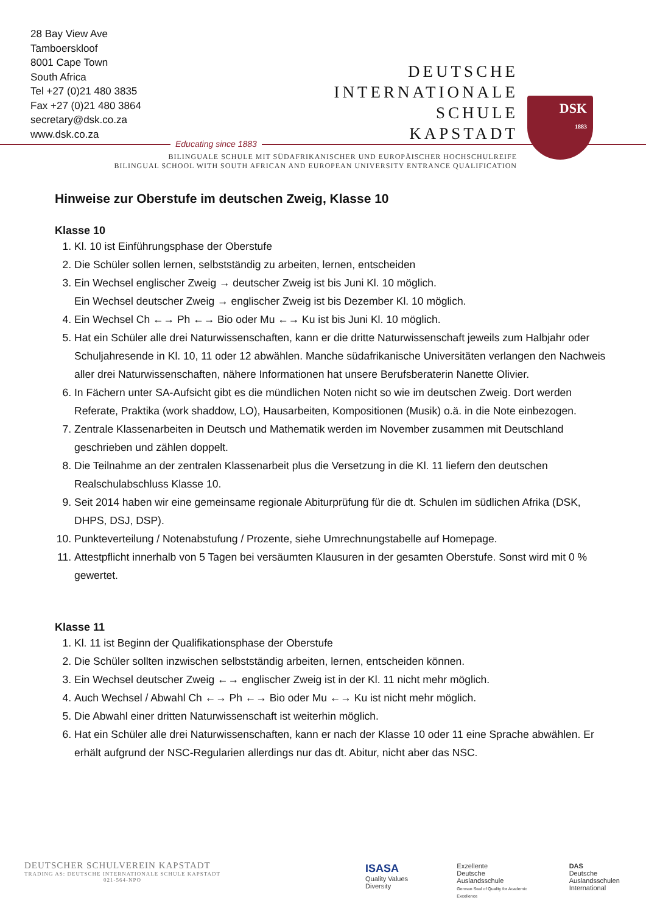28 Bay View Ave
Tamboerskloof
8001 Cape Town
South Africa
Tel +27 (0)21 480 3835
Fax +27 (0)21 480 3864
secretary@dsk.co.za
www.dsk.co.za
DEUTSCHE
INTERNATIONALE
SCHULE
KAPSTADT
DSK
1883
Educating since 1883
BILINGUALE SCHULE MIT SÜDAFRIKANISCHER UND EUROPÄISCHER HOCHSCHULREIFE
BILINGUAL SCHOOL WITH SOUTH AFRICAN AND EUROPEAN UNIVERSITY ENTRANCE QUALIFICATION
Hinweise zur Oberstufe im deutschen Zweig, Klasse 10
Klasse 10
1. Kl. 10 ist Einführungsphase der Oberstufe
2. Die Schüler sollen lernen, selbstständig zu arbeiten, lernen, entscheiden
3. Ein Wechsel englischer Zweig → deutscher Zweig ist bis Juni Kl. 10 möglich.
Ein Wechsel deutscher Zweig → englischer Zweig ist bis Dezember Kl. 10 möglich.
4. Ein Wechsel Ch ←→ Ph ←→ Bio oder Mu ←→ Ku ist bis Juni Kl. 10 möglich.
5. Hat ein Schüler alle drei Naturwissenschaften, kann er die dritte Naturwissenschaft jeweils zum Halbjahr oder Schuljahresende in Kl. 10, 11 oder 12 abwählen. Manche südafrikanische Universitäten verlangen den Nachweis aller drei Naturwissenschaften, nähere Informationen hat unsere Berufsberaterin Nanette Olivier.
6. In Fächern unter SA-Aufsicht gibt es die mündlichen Noten nicht so wie im deutschen Zweig. Dort werden Referate, Praktika (work shaddow, LO), Hausarbeiten, Kompositionen (Musik) o.ä. in die Note einbezogen.
7. Zentrale Klassenarbeiten in Deutsch und Mathematik werden im November zusammen mit Deutschland geschrieben und zählen doppelt.
8. Die Teilnahme an der zentralen Klassenarbeit plus die Versetzung in die Kl. 11 liefern den deutschen Realschulabschluss Klasse 10.
9. Seit 2014 haben wir eine gemeinsame regionale Abiturprüfung für die dt. Schulen im südlichen Afrika (DSK, DHPS, DSJ, DSP).
10. Punkteverteilung / Notenabstufung / Prozente, siehe Umrechnungstabelle auf Homepage.
11. Attestpflicht innerhalb von 5 Tagen bei versäumten Klausuren in der gesamten Oberstufe. Sonst wird mit 0 % gewertet.
Klasse 11
1. Kl. 11 ist Beginn der Qualifikationsphase der Oberstufe
2. Die Schüler sollten inzwischen selbstständig arbeiten, lernen, entscheiden können.
3. Ein Wechsel deutscher Zweig ←→ englischer Zweig ist in der Kl. 11 nicht mehr möglich.
4. Auch Wechsel / Abwahl Ch ←→ Ph ←→ Bio oder Mu ←→ Ku ist nicht mehr möglich.
5. Die Abwahl einer dritten Naturwissenschaft ist weiterhin möglich.
6. Hat ein Schüler alle drei Naturwissenschaften, kann er nach der Klasse 10 oder 11 eine Sprache abwählen. Er erhält aufgrund der NSC-Regularien allerdings nur das dt. Abitur, nicht aber das NSC.
DEUTSCHER SCHULVEREIN KAPSTADT
TRADING AS: DEUTSCHE INTERNATIONALE SCHULE KAPSTADT
021-564-NPO
ISASA
Quality Values Diversity
Exzellente
Deutsche
Auslandsschule
German Seal of Quality for Academic Excellence
DAS
Deutsche Auslandsschulen
International